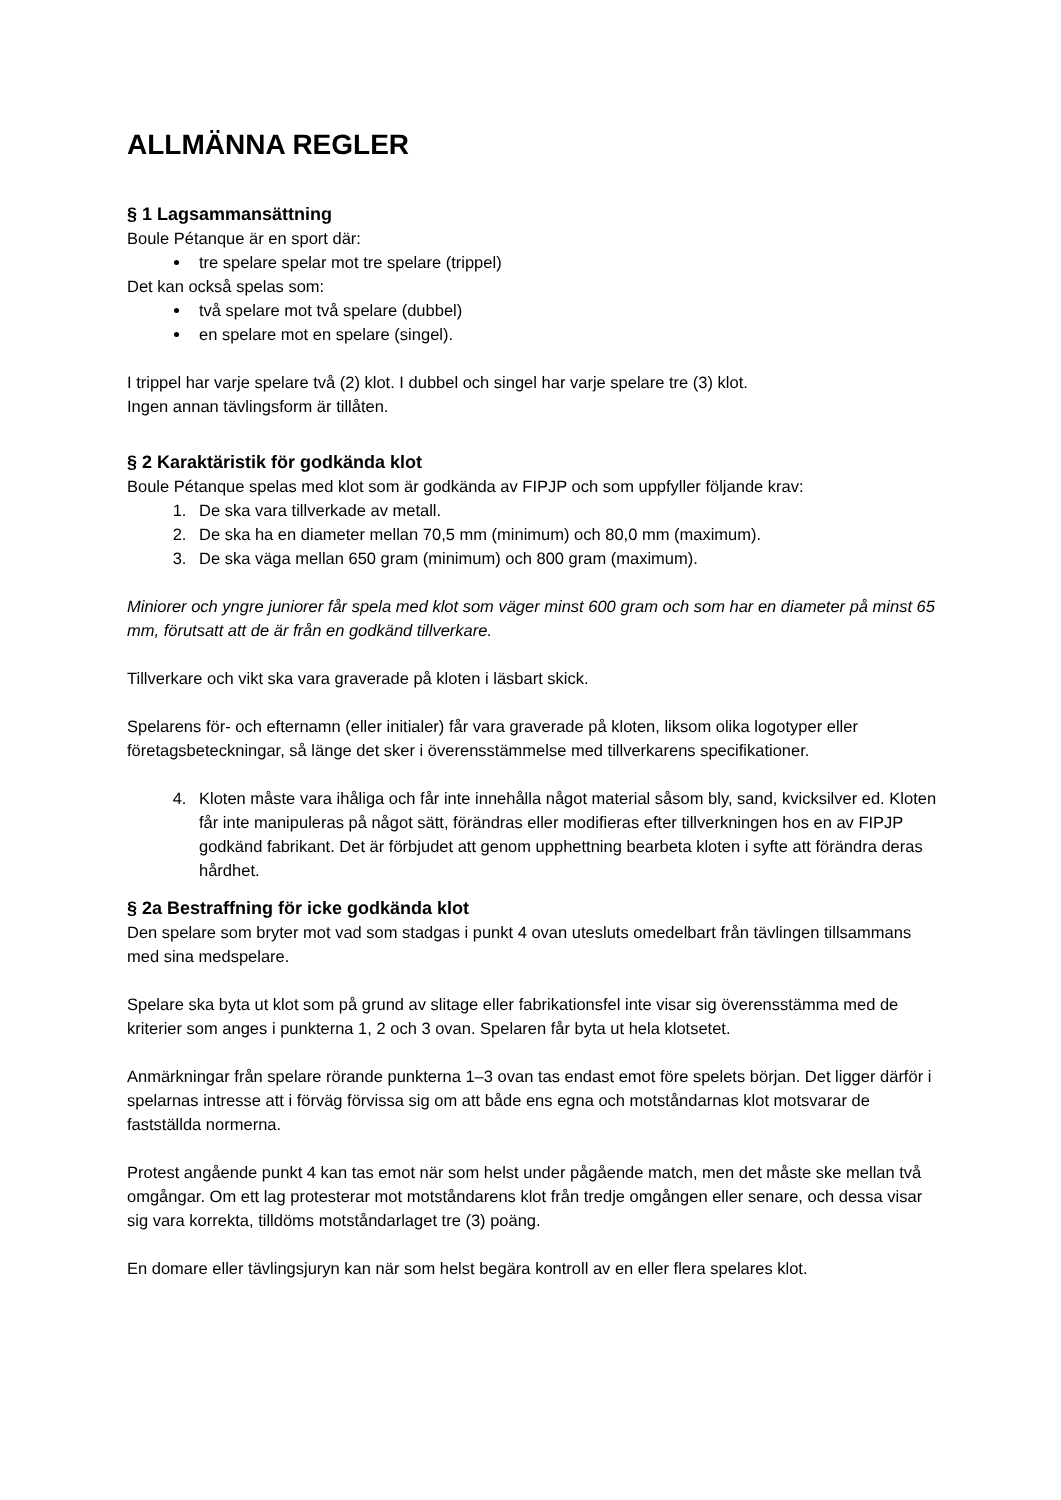ALLMÄNNA REGLER
§ 1 Lagsammansättning
Boule Pétanque är en sport där:
tre spelare spelar mot tre spelare (trippel)
Det kan också spelas som:
två spelare mot två spelare (dubbel)
en spelare mot en spelare (singel).
I trippel har varje spelare två (2) klot. I dubbel och singel har varje spelare tre (3) klot.
Ingen annan tävlingsform är tillåten.
§ 2 Karaktäristik för godkända klot
Boule Pétanque spelas med klot som är godkända av FIPJP och som uppfyller följande krav:
1. De ska vara tillverkade av metall.
2. De ska ha en diameter mellan 70,5 mm (minimum) och 80,0 mm (maximum).
3. De ska väga mellan 650 gram (minimum) och 800 gram (maximum).
Miniorer och yngre juniorer får spela med klot som väger minst 600 gram och som har en diameter på minst 65 mm, förutsatt att de är från en godkänd tillverkare.
Tillverkare och vikt ska vara graverade på kloten i läsbart skick.
Spelarens för- och efternamn (eller initialer) får vara graverade på kloten, liksom olika logotyper eller företagsbeteckningar, så länge det sker i överensstämmelse med tillverkarens specifikationer.
4. Kloten måste vara ihåliga och får inte innehålla något material såsom bly, sand, kvicksilver ed. Kloten får inte manipuleras på något sätt, förändras eller modifieras efter tillverkningen hos en av FIPJP godkänd fabrikant. Det är förbjudet att genom upphettning bearbeta kloten i syfte att förändra deras hårdhet.
§ 2a Bestraffning för icke godkända klot
Den spelare som bryter mot vad som stadgas i punkt 4 ovan utesluts omedelbart från tävlingen tillsammans med sina medspelare.
Spelare ska byta ut klot som på grund av slitage eller fabrikationsfel inte visar sig överensstämma med de kriterier som anges i punkterna 1, 2 och 3 ovan. Spelaren får byta ut hela klotsetet.
Anmärkningar från spelare rörande punkterna 1–3 ovan tas endast emot före spelets början. Det ligger därför i spelarnas intresse att i förväg förvissa sig om att både ens egna och motståndarnas klot motsvarar de fastställda normerna.
Protest angående punkt 4 kan tas emot när som helst under pågående match, men det måste ske mellan två omgångar. Om ett lag protesterar mot motståndarens klot från tredje omgången eller senare, och dessa visar sig vara korrekta, tilldöms motståndarlaget tre (3) poäng.
En domare eller tävlingsjuryn kan när som helst begära kontroll av en eller flera spelares klot.